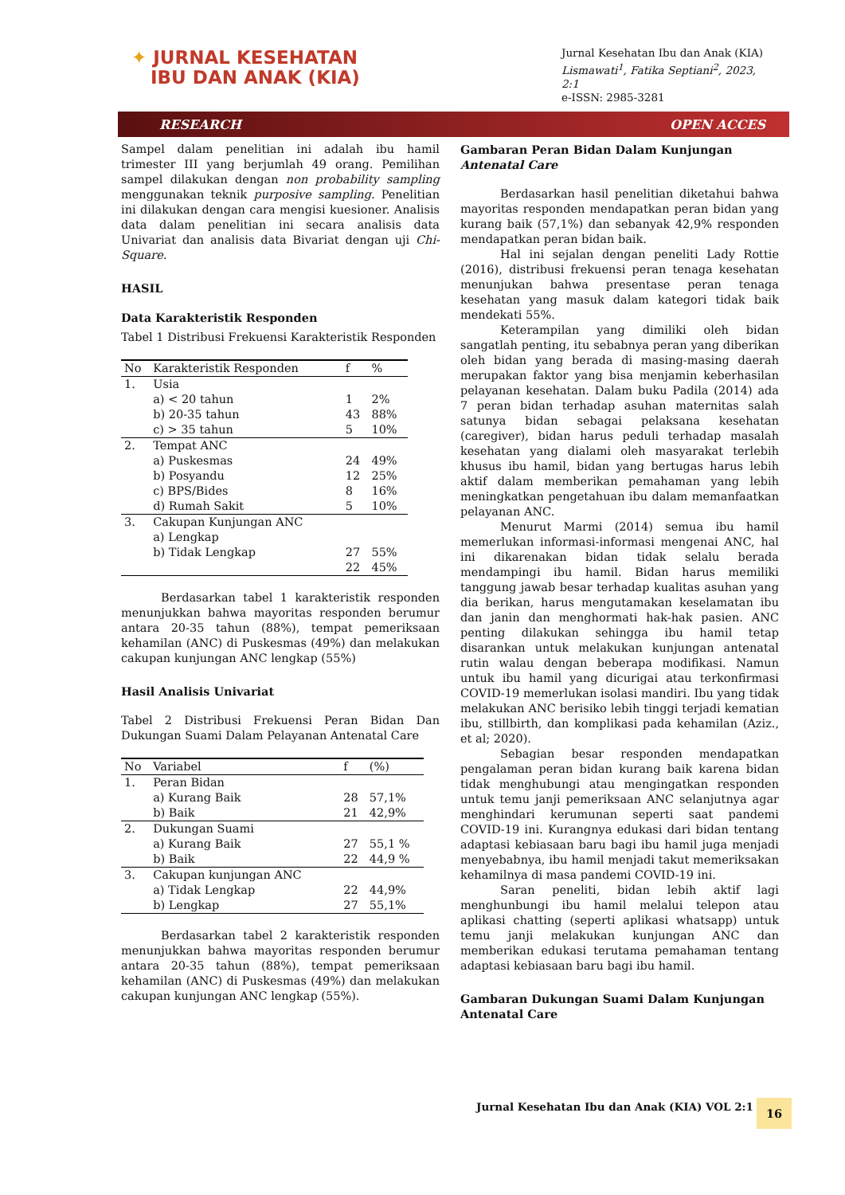✦ JURNAL KESEHATAN
IBU DAN ANAK (KIA)
Jurnal Kesehatan Ibu dan Anak (KIA)
Lismawati<sup>1</sup>, Fatika Septiani<sup>2</sup>, 2023,
2:1
e-ISSN: 2985-3281
RESEARCH OPEN ACCES
Sampel dalam penelitian ini adalah ibu hamil trimester III yang berjumlah 49 orang. Pemilihan sampel dilakukan dengan non probability sampling menggunakan teknik purposive sampling. Penelitian ini dilakukan dengan cara mengisi kuesioner. Analisis data dalam penelitian ini secara analisis data Univariat dan analisis data Bivariat dengan uji Chi-Square.
HASIL
Data Karakteristik Responden
Tabel 1 Distribusi Frekuensi Karakteristik Responden
| No | Karakteristik Responden | f | % |
| --- | --- | --- | --- |
| 1. | Usia | | |
| | a) < 20 tahun | 1 | 2% |
| | b) 20-35 tahun | 43 | 88% |
| | c) > 35 tahun | 5 | 10% |
| 2. | Tempat ANC | | |
| | a) Puskesmas | 24 | 49% |
| | b) Posyandu | 12 | 25% |
| | c) BPS/Bides | 8 | 16% |
| | d) Rumah Sakit | 5 | 10% |
| 3. | Cakupan Kunjungan ANC | | |
| | a) Lengkap | | |
| | b) Tidak Lengkap | 27 | 55% |
| | | 22 | 45% |
Berdasarkan tabel 1 karakteristik responden menunjukkan bahwa mayoritas responden berumur antara 20-35 tahun (88%), tempat pemeriksaan kehamilan (ANC) di Puskesmas (49%) dan melakukan cakupan kunjungan ANC lengkap (55%)
Hasil Analisis Univariat
Tabel 2 Distribusi Frekuensi Peran Bidan Dan Dukungan Suami Dalam Pelayanan Antenatal Care
| No | Variabel | f | (%) |
| --- | --- | --- | --- |
| 1. | Peran Bidan | | |
| | a) Kurang Baik | 28 | 57,1% |
| | b) Baik | 21 | 42,9% |
| 2. | Dukungan Suami | | |
| | a) Kurang Baik | 27 | 55,1 % |
| | b) Baik | 22 | 44,9 % |
| 3. | Cakupan kunjungan ANC | | |
| | a) Tidak Lengkap | 22 | 44,9% |
| | b) Lengkap | 27 | 55,1% |
Berdasarkan tabel 2 karakteristik responden menunjukkan bahwa mayoritas responden berumur antara 20-35 tahun (88%), tempat pemeriksaan kehamilan (ANC) di Puskesmas (49%) dan melakukan cakupan kunjungan ANC lengkap (55%).
Gambaran Peran Bidan Dalam Kunjungan Antenatal Care
Berdasarkan hasil penelitian diketahui bahwa mayoritas responden mendapatkan peran bidan yang kurang baik (57,1%) dan sebanyak 42,9% responden mendapatkan peran bidan baik.
Hal ini sejalan dengan peneliti Lady Rottie (2016), distribusi frekuensi peran tenaga kesehatan menunjukan bahwa presentase peran tenaga kesehatan yang masuk dalam kategori tidak baik mendekati 55%.
Keterampilan yang dimiliki oleh bidan sangatlah penting, itu sebabnya peran yang diberikan oleh bidan yang berada di masing-masing daerah merupakan faktor yang bisa menjamin keberhasilan pelayanan kesehatan. Dalam buku Padila (2014) ada 7 peran bidan terhadap asuhan maternitas salah satunya bidan sebagai pelaksana kesehatan (caregiver), bidan harus peduli terhadap masalah kesehatan yang dialami oleh masyarakat terlebih khusus ibu hamil, bidan yang bertugas harus lebih aktif dalam memberikan pemahaman yang lebih meningkatkan pengetahuan ibu dalam memanfaatkan pelayanan ANC.
Menurut Marmi (2014) semua ibu hamil memerlukan informasi-informasi mengenai ANC, hal ini dikarenakan bidan tidak selalu berada mendampingi ibu hamil. Bidan harus memiliki tanggung jawab besar terhadap kualitas asuhan yang dia berikan, harus mengutamakan keselamatan ibu dan janin dan menghormati hak-hak pasien. ANC penting dilakukan sehingga ibu hamil tetap disarankan untuk melakukan kunjungan antenatal rutin walau dengan beberapa modifikasi. Namun untuk ibu hamil yang dicurigai atau terkonfirmasi COVID-19 memerlukan isolasi mandiri. Ibu yang tidak melakukan ANC berisiko lebih tinggi terjadi kematian ibu, stillbirth, dan komplikasi pada kehamilan (Aziz., et al; 2020).
Sebagian besar responden mendapatkan pengalaman peran bidan kurang baik karena bidan tidak menghubungi atau mengingatkan responden untuk temu janji pemeriksaan ANC selanjutnya agar menghindari kerumunan seperti saat pandemi COVID-19 ini. Kurangnya edukasi dari bidan tentang adaptasi kebiasaan baru bagi ibu hamil juga menjadi menyebabnya, ibu hamil menjadi takut memeriksakan kehamilnya di masa pandemi COVID-19 ini.
Saran peneliti, bidan lebih aktif lagi menghunbungi ibu hamil melalui telepon atau aplikasi chatting (seperti aplikasi whatsapp) untuk temu janji melakukan kunjungan ANC dan memberikan edukasi terutama pemahaman tentang adaptasi kebiasaan baru bagi ibu hamil.
Gambaran Dukungan Suami Dalam Kunjungan Antenatal Care
Jurnal Kesehatan Ibu dan Anak (KIA) VOL 2:1
16